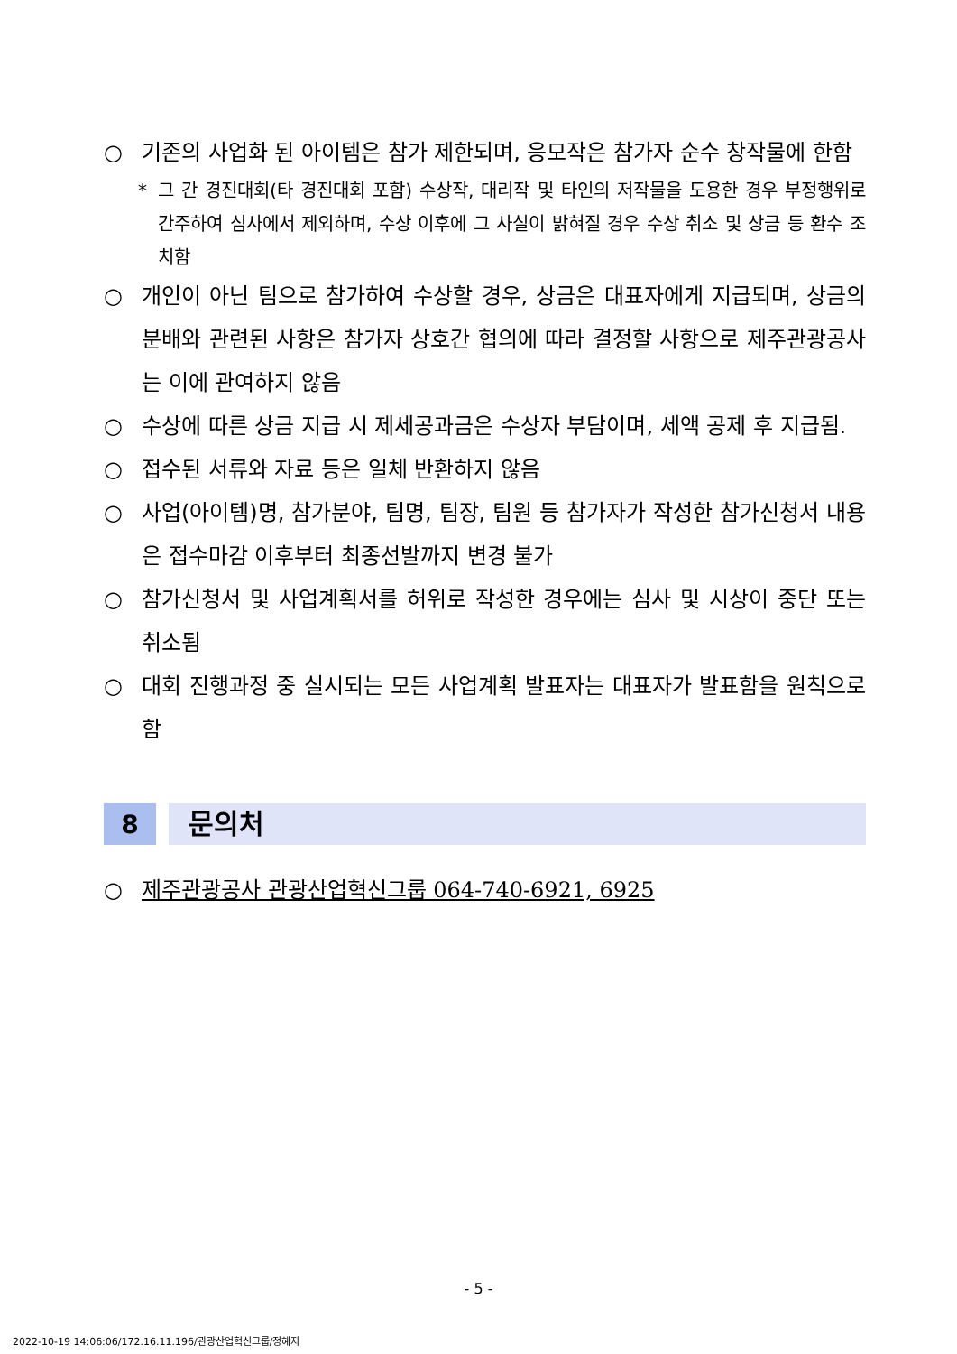○ 기존의 사업화 된 아이템은 참가 제한되며, 응모작은 참가자 순수 창작물에 한함
* 그 간 경진대회(타 경진대회 포함) 수상작, 대리작 및 타인의 저작물을 도용한 경우 부정행위로 간주하여 심사에서 제외하며, 수상 이후에 그 사실이 밝혀질 경우 수상 취소 및 상금 등 환수 조치함
○ 개인이 아닌 팀으로 참가하여 수상할 경우, 상금은 대표자에게 지급되며, 상금의 분배와 관련된 사항은 참가자 상호간 협의에 따라 결정할 사항으로 제주관광공사는 이에 관여하지 않음
○ 수상에 따른 상금 지급 시 제세공과금은 수상자 부담이며, 세액 공제 후 지급됨.
○ 접수된 서류와 자료 등은 일체 반환하지 않음
○ 사업(아이템)명, 참가분야, 팀명, 팀장, 팀원 등 참가자가 작성한 참가신청서 내용은 접수마감 이후부터 최종선발까지 변경 불가
○ 참가신청서 및 사업계획서를 허위로 작성한 경우에는 심사 및 시상이 중단 또는 취소됨
○ 대회 진행과정 중 실시되는 모든 사업계획 발표자는 대표자가 발표함을 원칙으로 함
8
문의처
○ 제주관광공사 관광산업혁신그룹 064-740-6921, 6925
- 5 -
2022-10-19 14:06:06/172.16.11.196/관광산업혁신그룹/정혜지